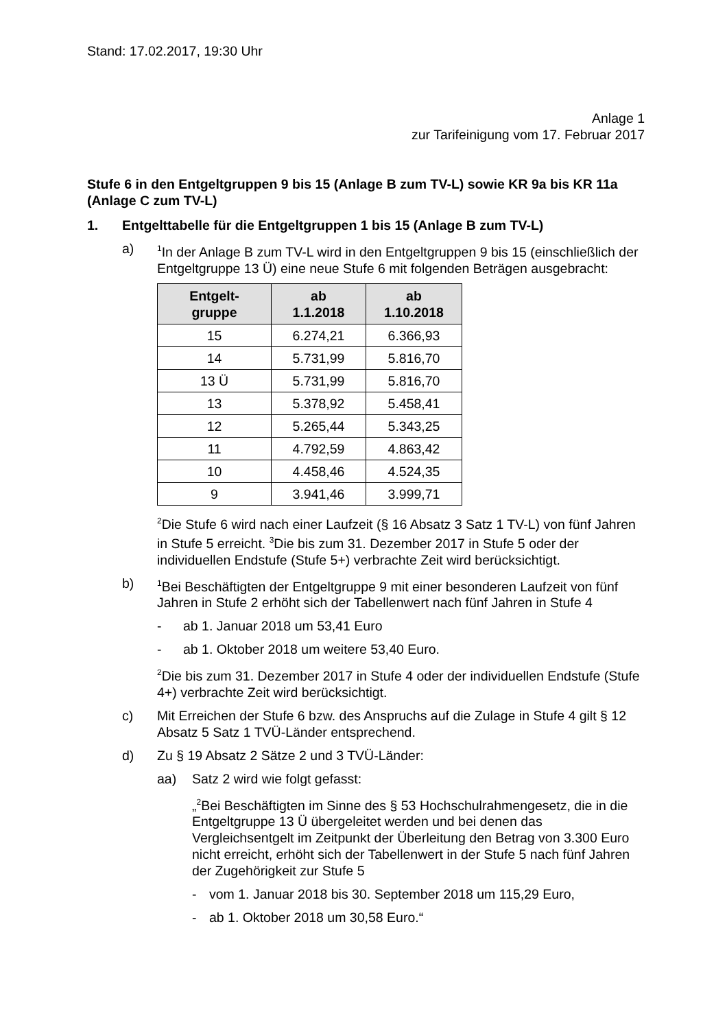Stand: 17.02.2017, 19:30 Uhr
Anlage 1
zur Tarifeinigung vom 17. Februar 2017
Stufe 6 in den Entgeltgruppen 9 bis 15 (Anlage B zum TV-L) sowie KR 9a bis KR 11a (Anlage C zum TV-L)
1. Entgelttabelle für die Entgeltgruppen 1 bis 15 (Anlage B zum TV-L)
a)
<sup>1</sup> In der Anlage B zum TV-L wird in den Entgeltgruppen 9 bis 15 (einschließlich der Entgeltgruppe 13 Ü) eine neue Stufe 6 mit folgenden Beträgen ausgebracht:
| Entgelt- gruppe | ab 1.1.2018 | ab 1.10.2018 |
| --- | --- | --- |
| 15 | 6.274,21 | 6.366,93 |
| 14 | 5.731,99 | 5.816,70 |
| 13 Ü | 5.731,99 | 5.816,70 |
| 13 | 5.378,92 | 5.458,41 |
| 12 | 5.265,44 | 5.343,25 |
| 11 | 4.792,59 | 4.863,42 |
| 10 | 4.458,46 | 4.524,35 |
| 9 | 3.941,46 | 3.999,71 |
<sup>2</sup> Die Stufe 6 wird nach einer Laufzeit (§ 16 Absatz 3 Satz 1 TV-L) von fünf Jahren in Stufe 5 erreicht. <sup>3</sup>Die bis zum 31. Dezember 2017 in Stufe 5 oder der individuellen Endstufe (Stufe 5+) verbrachte Zeit wird berücksichtigt.
b)
<sup>1</sup> Bei Beschäftigten der Entgeltgruppe 9 mit einer besonderen Laufzeit von fünf Jahren in Stufe 2 erhöht sich der Tabellenwert nach fünf Jahren in Stufe 4
- ab 1. Januar 2018 um 53,41 Euro
- ab 1. Oktober 2018 um weitere 53,40 Euro.
<sup>2</sup> Die bis zum 31. Dezember 2017 in Stufe 4 oder der individuellen Endstufe (Stufe 4+) verbrachte Zeit wird berücksichtigt.
c) Mit Erreichen der Stufe 6 bzw. des Anspruchs auf die Zulage in Stufe 4 gilt § 12 Absatz 5 Satz 1 TVÜ-Länder entsprechend.
d) Zu § 19 Absatz 2 Sätze 2 und 3 TVÜ-Länder:
aa) Satz 2 wird wie folgt gefasst:
„<sup>2</sup>Bei Beschäftigten im Sinne des § 53 Hochschulrahmengesetz, die in die Entgeltgruppe 13 Ü übergeleitet werden und bei denen das Vergleichsentgelt im Zeitpunkt der Überleitung den Betrag von 3.300 Euro nicht erreicht, erhöht sich der Tabellenwert in der Stufe 5 nach fünf Jahren der Zugehörigkeit zur Stufe 5
- vom 1. Januar 2018 bis 30. September 2018 um 115,29 Euro,
- ab 1. Oktober 2018 um 30,58 Euro.“